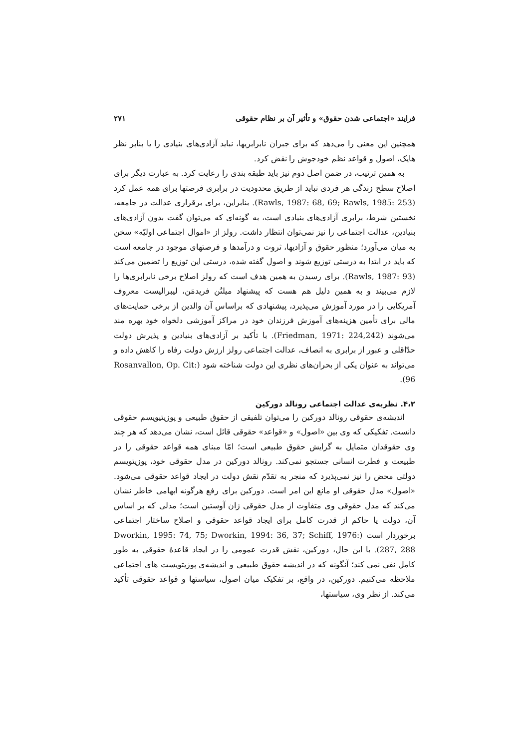فرایند «اجتماعی شدن حقوق» و تأثیر آن بر نظام حقوقی ۲۷۱
همچنین این معنی را می‌دهد که برای جبران نابرابریها، نباید آزادی‌های بنیادی را یا بنابر نظر هایک، اصول و قواعد نظم خودجوش را نقض کرد.
به همین ترتیب، در ضمن اصل دوم نیز باید طبقه بندی را رعایت کرد. به عبارت دیگر برای اصلاح سطح زندگی هر فردی نباید از طریق محدودیت در برابری فرصتها برای همه عمل کرد (Rawls, 1987: 68, 69; Rawls, 1985: 253). بنابراین، برای برقراری عدالت در جامعه، نخستین شرط، برابری آزادی‌های بنیادی است، به گونه‌ای که می‌توان گفت بدون آزادی‌های بنیادین، عدالت اجتماعی را نیز نمی‌توان انتظار داشت. رولز از «اموال اجتماعی اولیّه» سخن به میان می‌آورد؛ منظور حقوق و آزادیها، ثروت و درآمدها و فرصتهای موجود در جامعه است که باید در ابتدا به درستی توزیع شوند و اصول گفته شده، درستی این توزیع را تضمین می‌کند (Rawls, 1987: 93). برای رسیدن به همین هدف است که رولز اصلاح برخی نابرابری‌ها را لازم می‌بیند و به همین دلیل هم هست که پیشنهاد میلتُن فریدمَن، لیبرالیست معروف آمریکایی را در مورد آموزش می‌پذیرد، پیشنهادی که براساس آن والدین از برخی حمایت‌های مالی برای تأمین هزینه‌های آموزش فرزندان خود در مراکز آموزشی دلخواه خود بهره مند می‌شوند (Friedman, 1971: 224,242). با تأکید بر آزادی‌های بنیادین و پذیرش دولت حدّاقلی و عبور از برابری به انصاف، عدالت اجتماعی رولز ارزش دولت رفاه را کاهش داده و می‌تواند به عنوان یکی از بحران‌های نظری این دولت شناخته شود (Rosanvallon, Op. Cit: 96).
۴،۲. نظریه‌ی عدالت اجتماعی رونالد دورکین
اندیشه‌ی حقوقی رونالد دورکین را می‌توان تلفیقی از حقوق طبیعی و پوزیتیویسم حقوقی دانست. تفکیکی که وی بین «اصول» و «قواعد» حقوقی قائل است، نشان می‌دهد که هر چند وی حقوقدان متمایل به گرایش حقوق طبیعی است؛ امّا مبنای همه قواعد حقوقی را در طبیعت و فطرت انسانی جستجو نمی‌کند. رونالد دورکین در مدل حقوقی خود، پوزیتویسم دولتی محض را نیز نمی‌پذیرد که منجر به تقدّم نقش دولت در ایجاد قواعد حقوقی می‌شود. «اصول» مدل حقوقی او مانع این امر است. دورکین برای رفع هرگونه ابهامی خاطر نشان می‌کند که مدل حقوقی وی متفاوت از مدل حقوقی ژان آوستین است؛ مدلی که بر اساس آن، دولت یا حاکم از قدرت کامل برای ایجاد قواعد حقوقی و اصلاح ساختار اجتماعی برخوردار است (Dworkin, 1995: 74, 75; Dworkin, 1994: 36, 37; Schiff, 1976: 287, 288). با این حال، دورکین، نقش قدرت عمومی را در ایجاد قاعدهٔ حقوقی به طور کامل نفی نمی کند؛ آنگونه که در اندیشه حقوق طبیعی و اندیشه‌ی پوزیتویست های اجتماعی ملاحظه می‌کنیم. دورکین، در واقع، بر تفکیک میان اصول، سیاستها و قواعد حقوقی تأکید می‌کند. از نظر وی، سیاستها،